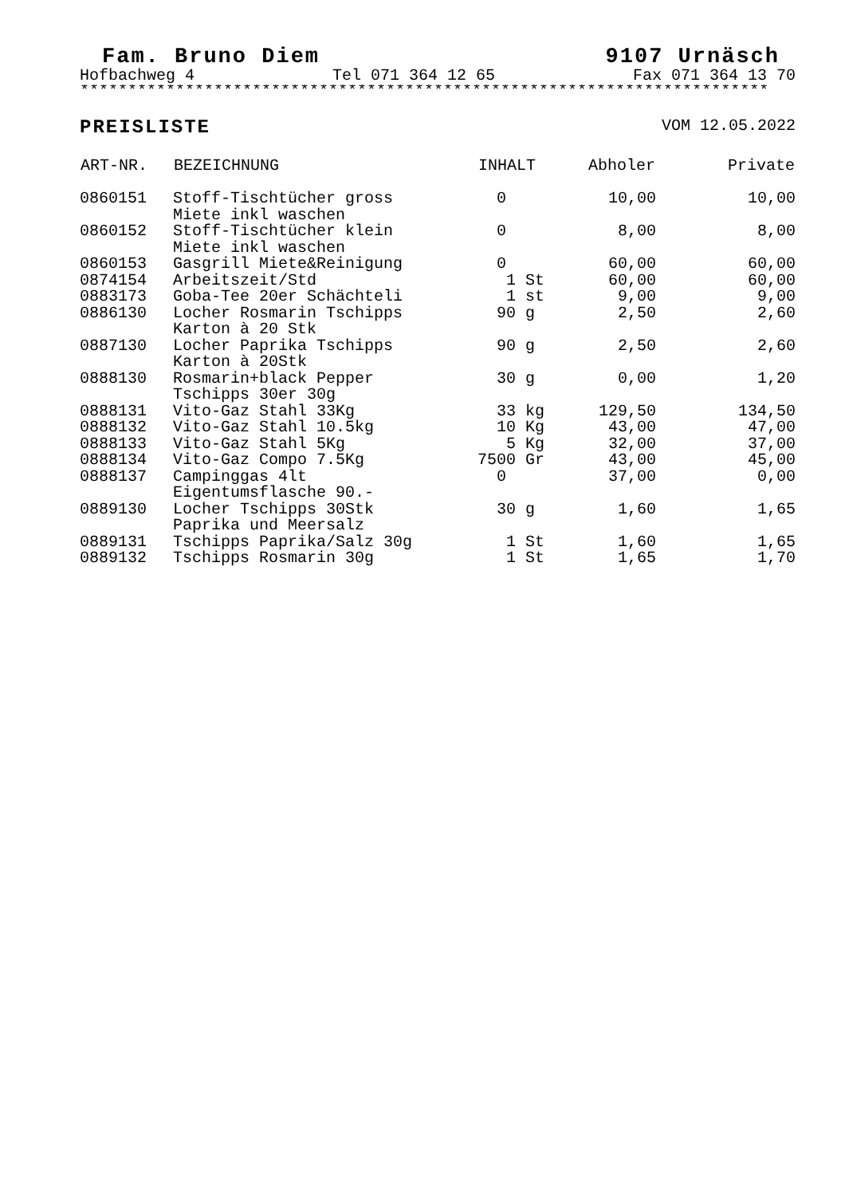Fam. Bruno Diem 9107 Urnäsch
Hofbachweg 4 Tel 071 364 12 65 Fax 071 364 13 70
************************************************************************
PREISLISTE VOM 12.05.2022
| ART-NR. | BEZEICHNUNG | INHALT | Abholer | Private |
| --- | --- | --- | --- | --- |
| 0860151 | Stoff-Tischtücher gross Miete inkl waschen | 0 | 10,00 | 10,00 |
| 0860152 | Stoff-Tischtücher klein Miete inkl waschen | 0 | 8,00 | 8,00 |
| 0860153 | Gasgrill Miete&Reinigung | 0 | 60,00 | 60,00 |
| 0874154 | Arbeitszeit/Std | 1 St | 60,00 | 60,00 |
| 0883173 | Goba-Tee 20er Schächteli | 1 st | 9,00 | 9,00 |
| 0886130 | Locher Rosmarin Tschipps Karton à 20 Stk | 90 g | 2,50 | 2,60 |
| 0887130 | Locher Paprika Tschipps Karton à 20Stk | 90 g | 2,50 | 2,60 |
| 0888130 | Rosmarin+black Pepper Tschipps 30er 30g | 30 g | 0,00 | 1,20 |
| 0888131 | Vito-Gaz Stahl 33Kg | 33 kg | 129,50 | 134,50 |
| 0888132 | Vito-Gaz Stahl 10.5kg | 10 Kg | 43,00 | 47,00 |
| 0888133 | Vito-Gaz Stahl 5Kg | 5 Kg | 32,00 | 37,00 |
| 0888134 | Vito-Gaz Compo 7.5Kg | 7500 Gr | 43,00 | 45,00 |
| 0888137 | Campinggas 4lt Eigentumsflasche 90.- | 0 | 37,00 | 0,00 |
| 0889130 | Locher Tschipps 30Stk Paprika und Meersalz | 30 g | 1,60 | 1,65 |
| 0889131 | Tschipps Paprika/Salz 30g | 1 St | 1,60 | 1,65 |
| 0889132 | Tschipps Rosmarin 30g | 1 St | 1,65 | 1,70 |